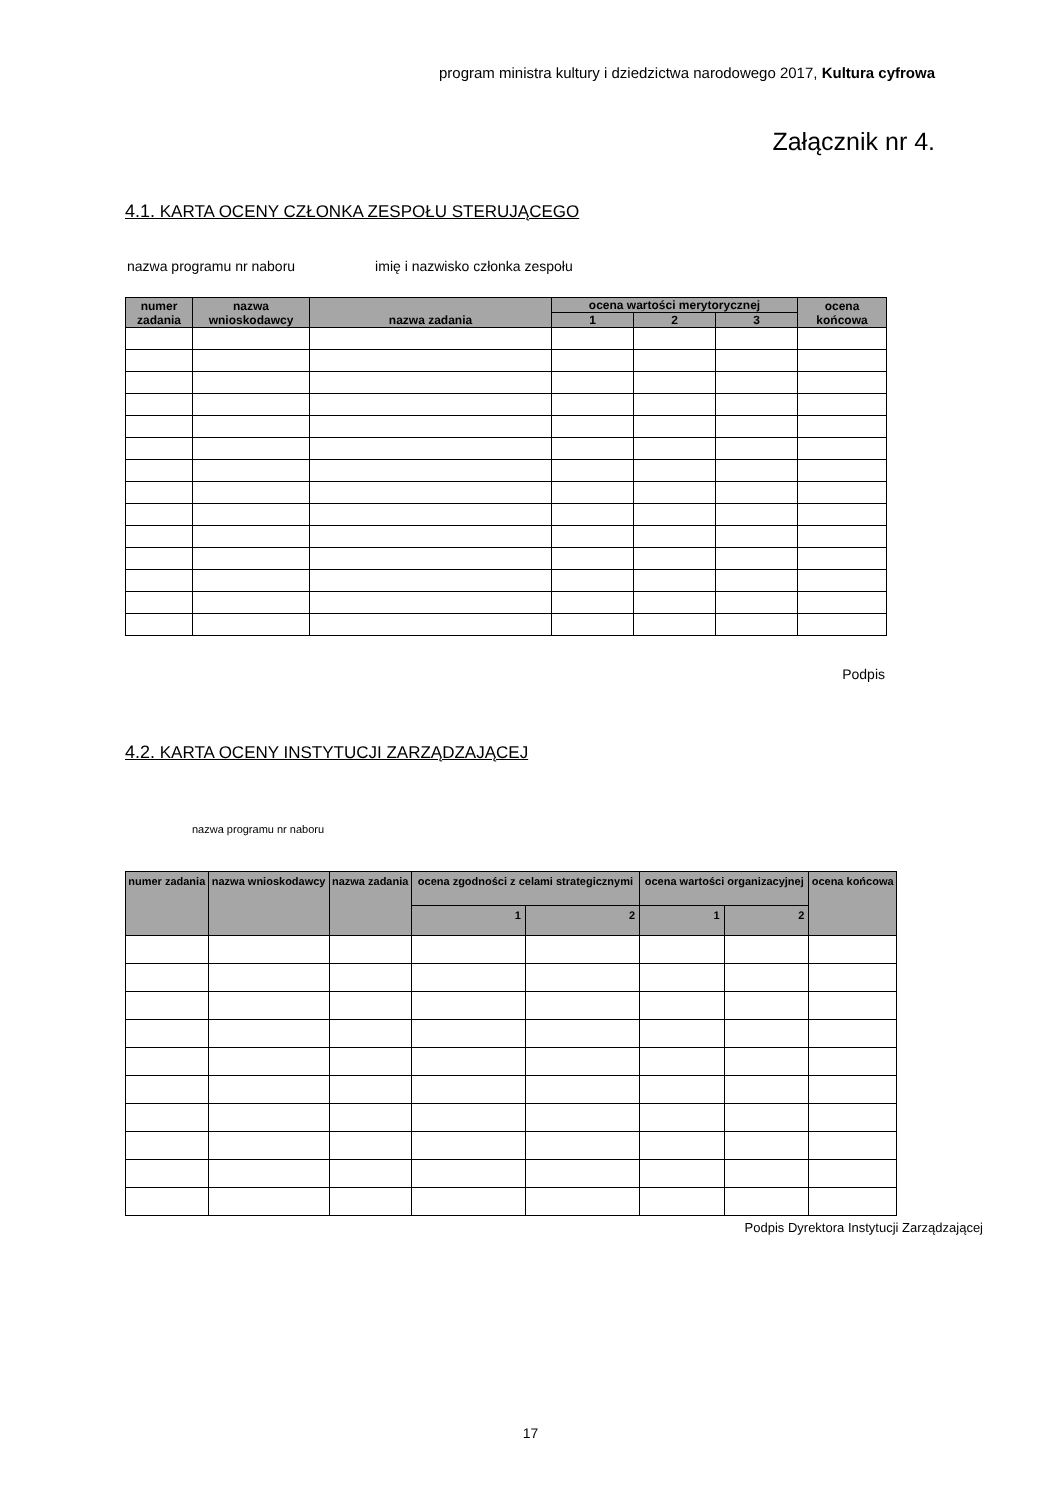program ministra kultury i dziedzictwa narodowego 2017, Kultura cyfrowa
Załącznik nr 4.
4.1. KARTA OCENY CZŁONKA ZESPOŁU STERUJĄCEGO
nazwa programu nr naboru imię i nazwisko członka zespołu
| numer zadania | nazwa wnioskodawcy | nazwa zadania | ocena wartości merytorycznej | | | ocena końcowa |
| --- | --- | --- | --- | --- | --- | --- |
| | | | 1 | 2 | 3 | |
Podpis
4.2. KARTA OCENY INSTYTUCJI ZARZĄDZAJĄCEJ
nazwa programu nr naboru
| numer zadania | nazwa wnioskodawcy | nazwa zadania | ocena zgodności z celami strategicznymi | | ocena wartości organizacyjnej | | ocena końcowa |
| --- | --- | --- | --- | --- | --- | --- | --- |
| | | | 1 | 2 | 1 | 2 | |
Podpis Dyrektora Instytucji Zarządzającej
17